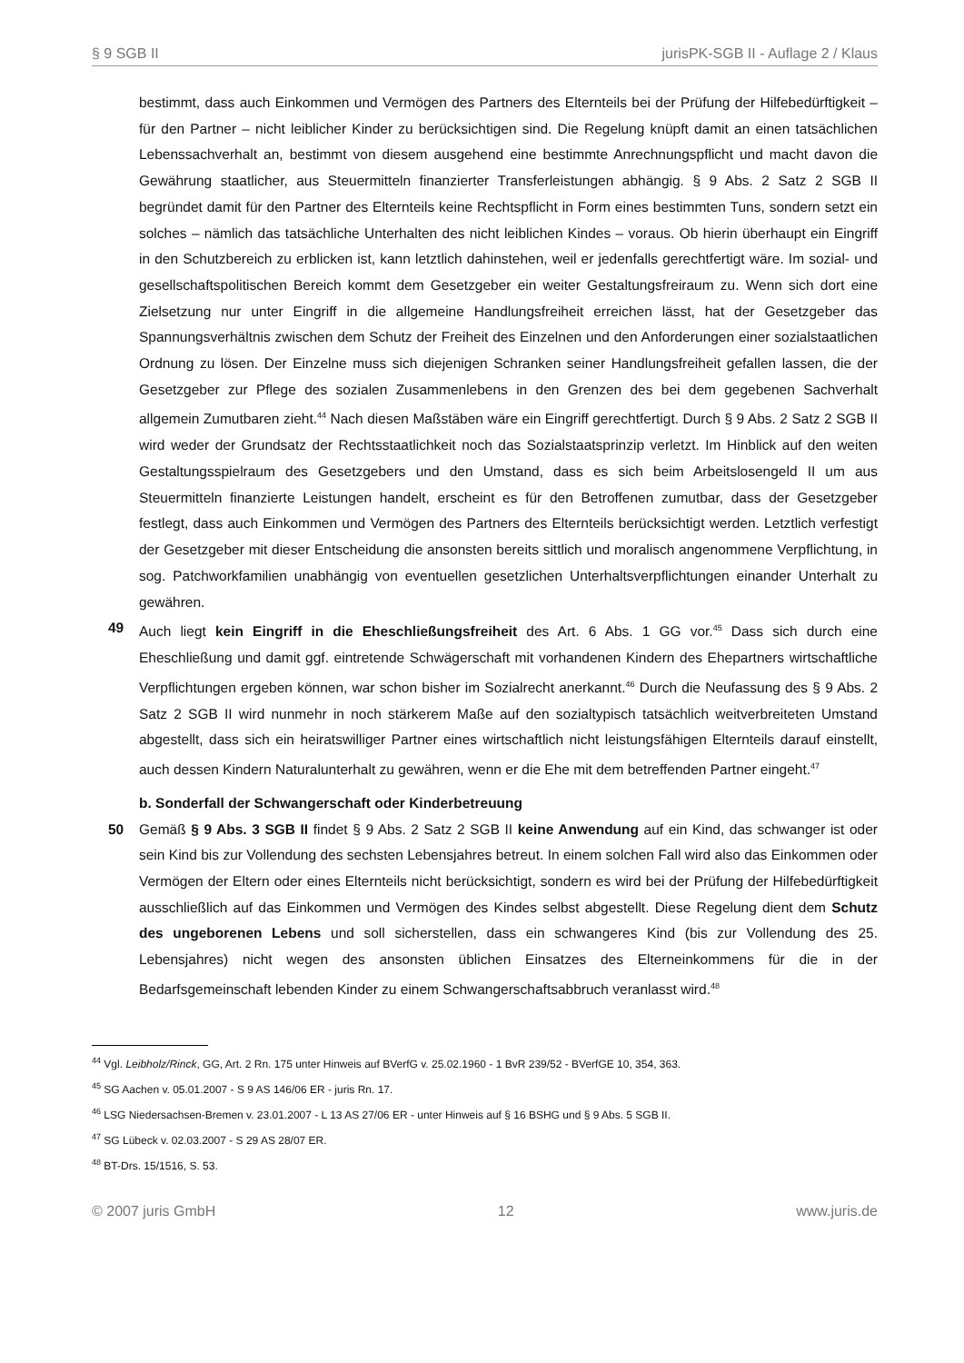§ 9 SGB II jurisPK-SGB II - Auflage 2 / Klaus
bestimmt, dass auch Einkommen und Vermögen des Partners des Elternteils bei der Prüfung der Hilfebedürftigkeit – für den Partner – nicht leiblicher Kinder zu berücksichtigen sind. Die Regelung knüpft damit an einen tatsächlichen Lebenssachverhalt an, bestimmt von diesem ausgehend eine bestimmte Anrechnungspflicht und macht davon die Gewährung staatlicher, aus Steuermitteln finanzierter Transferleistungen abhängig. § 9 Abs. 2 Satz 2 SGB II begründet damit für den Partner des Elternteils keine Rechtspflicht in Form eines bestimmten Tuns, sondern setzt ein solches – nämlich das tatsächliche Unterhalten des nicht leiblichen Kindes – voraus. Ob hierin überhaupt ein Eingriff in den Schutzbereich zu erblicken ist, kann letztlich dahinstehen, weil er jedenfalls gerechtfertigt wäre. Im sozial- und gesellschaftspolitischen Bereich kommt dem Gesetzgeber ein weiter Gestaltungsfreiraum zu. Wenn sich dort eine Zielsetzung nur unter Eingriff in die allgemeine Handlungsfreiheit erreichen lässt, hat der Gesetzgeber das Spannungsverhältnis zwischen dem Schutz der Freiheit des Einzelnen und den Anforderungen einer sozialstaatlichen Ordnung zu lösen. Der Einzelne muss sich diejenigen Schranken seiner Handlungsfreiheit gefallen lassen, die der Gesetzgeber zur Pflege des sozialen Zusammenlebens in den Grenzen des bei dem gegebenen Sachverhalt allgemein Zumutbaren zieht.<sup>44</sup> Nach diesen Maßstäben wäre ein Eingriff gerechtfertigt. Durch § 9 Abs. 2 Satz 2 SGB II wird weder der Grundsatz der Rechtsstaatlichkeit noch das Sozialstaatsprinzip verletzt. Im Hinblick auf den weiten Gestaltungsspielraum des Gesetzgebers und den Umstand, dass es sich beim Arbeitslosengeld II um aus Steuermitteln finanzierte Leistungen handelt, erscheint es für den Betroffenen zumutbar, dass der Gesetzgeber festlegt, dass auch Einkommen und Vermögen des Partners des Elternteils berücksichtigt werden. Letztlich verfestigt der Gesetzgeber mit dieser Entscheidung die ansonsten bereits sittlich und moralisch angenommene Verpflichtung, in sog. Patchworkfamilien unabhängig von eventuellen gesetzlichen Unterhaltsverpflichtungen einander Unterhalt zu gewähren.
49 Auch liegt kein Eingriff in die Eheschließungsfreiheit des Art. 6 Abs. 1 GG vor.<sup>45</sup> Dass sich durch eine Eheschließung und damit ggf. eintretende Schwägerschaft mit vorhandenen Kindern des Ehepartners wirtschaftliche Verpflichtungen ergeben können, war schon bisher im Sozialrecht anerkannt.<sup>46</sup> Durch die Neufassung des § 9 Abs. 2 Satz 2 SGB II wird nunmehr in noch stärkerem Maße auf den sozialtypisch tatsächlich weitverbreiteten Umstand abgestellt, dass sich ein heiratswilliger Partner eines wirtschaftlich nicht leistungsfähigen Elternteils darauf einstellt, auch dessen Kindern Naturalunterhalt zu gewähren, wenn er die Ehe mit dem betreffenden Partner eingeht.<sup>47</sup>
b. Sonderfall der Schwangerschaft oder Kinderbetreuung
50 Gemäß § 9 Abs. 3 SGB II findet § 9 Abs. 2 Satz 2 SGB II keine Anwendung auf ein Kind, das schwanger ist oder sein Kind bis zur Vollendung des sechsten Lebensjahres betreut. In einem solchen Fall wird also das Einkommen oder Vermögen der Eltern oder eines Elternteils nicht berücksichtigt, sondern es wird bei der Prüfung der Hilfebedürftigkeit ausschließlich auf das Einkommen und Vermögen des Kindes selbst abgestellt. Diese Regelung dient dem Schutz des ungeborenen Lebens und soll sicherstellen, dass ein schwangeres Kind (bis zur Vollendung des 25. Lebensjahres) nicht wegen des ansonsten üblichen Einsatzes des Elterneinkommens für die in der Bedarfsgemeinschaft lebenden Kinder zu einem Schwangerschaftsabbruch veranlasst wird.<sup>48</sup>
<sup>44</sup> Vgl. Leibholz/Rinck, GG, Art. 2 Rn. 175 unter Hinweis auf BVerfG v. 25.02.1960 - 1 BvR 239/52 - BVerfGE 10, 354, 363.
<sup>45</sup> SG Aachen v. 05.01.2007 - S 9 AS 146/06 ER - juris Rn. 17.
<sup>46</sup> LSG Niedersachsen-Bremen v. 23.01.2007 - L 13 AS 27/06 ER - unter Hinweis auf § 16 BSHG und § 9 Abs. 5 SGB II.
<sup>47</sup> SG Lübeck v. 02.03.2007 - S 29 AS 28/07 ER.
<sup>48</sup> BT-Drs. 15/1516, S. 53.
© 2007 juris GmbH 12 www.juris.de